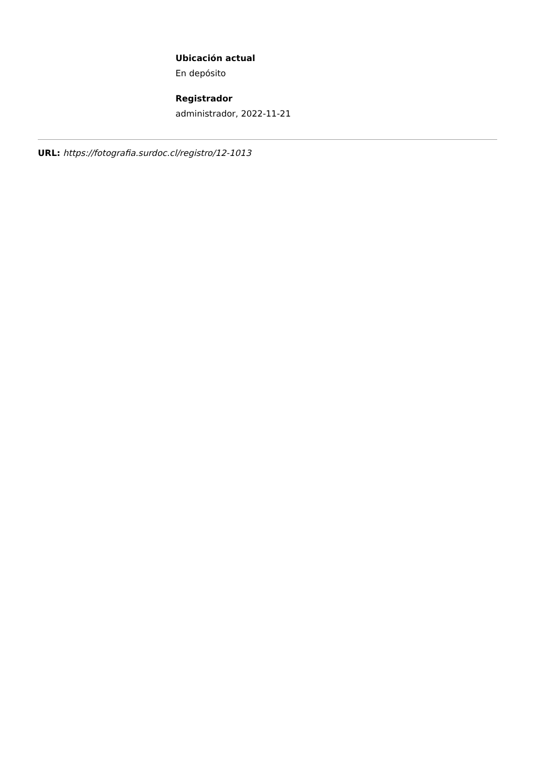Ubicación actual
En depósito
Registrador
administrador, 2022-11-21
URL: https://fotografia.surdoc.cl/registro/12-1013